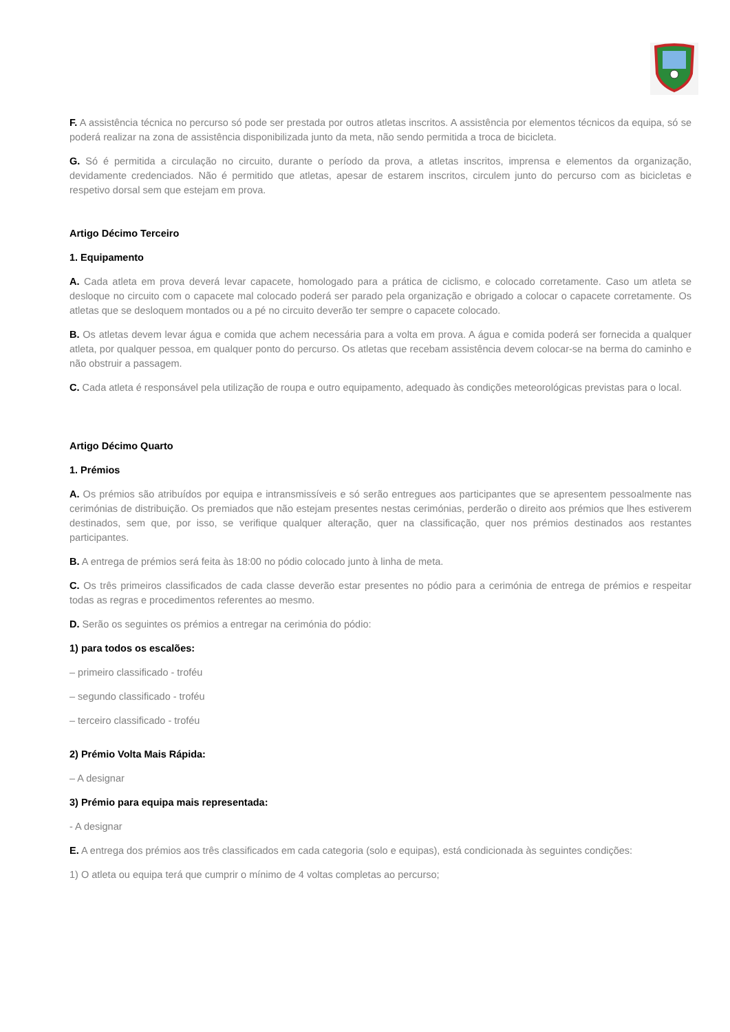F. A assistência técnica no percurso só pode ser prestada por outros atletas inscritos. A assistência por elementos técnicos da equipa, só se poderá realizar na zona de assistência disponibilizada junto da meta, não sendo permitida a troca de bicicleta.
G. Só é permitida a circulação no circuito, durante o período da prova, a atletas inscritos, imprensa e elementos da organização, devidamente credenciados. Não é permitido que atletas, apesar de estarem inscritos, circulem junto do percurso com as bicicletas e respetivo dorsal sem que estejam em prova.
Artigo Décimo Terceiro
1. Equipamento
A. Cada atleta em prova deverá levar capacete, homologado para a prática de ciclismo, e colocado corretamente. Caso um atleta se desloque no circuito com o capacete mal colocado poderá ser parado pela organização e obrigado a colocar o capacete corretamente. Os atletas que se desloquem montados ou a pé no circuito deverão ter sempre o capacete colocado.
B. Os atletas devem levar água e comida que achem necessária para a volta em prova. A água e comida poderá ser fornecida a qualquer atleta, por qualquer pessoa, em qualquer ponto do percurso. Os atletas que recebam assistência devem colocar-se na berma do caminho e não obstruir a passagem.
C. Cada atleta é responsável pela utilização de roupa e outro equipamento, adequado às condições meteorológicas previstas para o local.
Artigo Décimo Quarto
1. Prémios
A. Os prémios são atribuídos por equipa e intransmissíveis e só serão entregues aos participantes que se apresentem pessoalmente nas cerimónias de distribuição. Os premiados que não estejam presentes nestas cerimónias, perderão o direito aos prémios que lhes estiverem destinados, sem que, por isso, se verifique qualquer alteração, quer na classificação, quer nos prémios destinados aos restantes participantes.
B. A entrega de prémios será feita às 18:00 no pódio colocado junto à linha de meta.
C. Os três primeiros classificados de cada classe deverão estar presentes no pódio para a cerimónia de entrega de prémios e respeitar todas as regras e procedimentos referentes ao mesmo.
D. Serão os seguintes os prémios a entregar na cerimónia do pódio:
1) para todos os escalões:
– primeiro classificado - troféu
– segundo classificado - troféu
– terceiro classificado - troféu
2) Prémio Volta Mais Rápida:
– A designar
3) Prémio para equipa mais representada:
- A designar
E. A entrega dos prémios aos três classificados em cada categoria (solo e equipas), está condicionada às seguintes condições:
1) O atleta ou equipa terá que cumprir o mínimo de 4 voltas completas ao percurso;